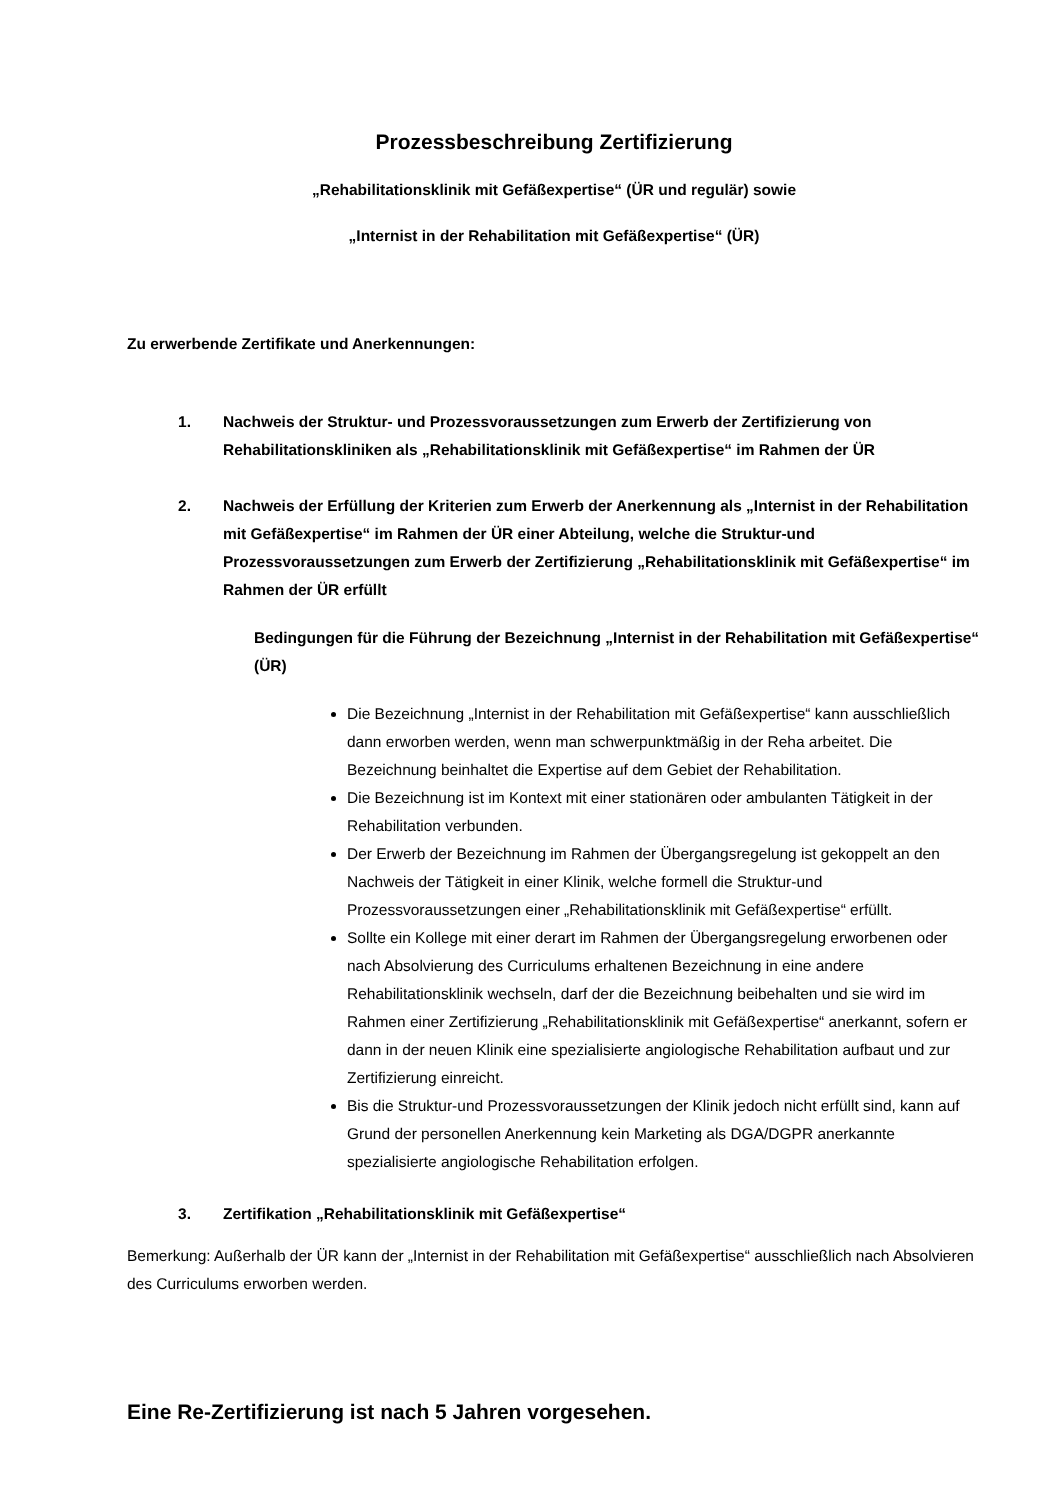Prozessbeschreibung Zertifizierung
„Rehabilitationsklinik mit Gefäßexpertise“ (ÜR und regulär) sowie
„Internist in der Rehabilitation mit Gefäßexpertise“ (ÜR)
Zu erwerbende Zertifikate und Anerkennungen:
1. Nachweis der Struktur- und Prozessvoraussetzungen zum Erwerb der Zertifizierung von Rehabilitationskliniken als „Rehabilitationsklinik mit Gefäßexpertise“ im Rahmen der ÜR
2. Nachweis der Erfüllung der Kriterien zum Erwerb der Anerkennung als „Internist in der Rehabilitation mit Gefäßexpertise“ im Rahmen der ÜR einer Abteilung, welche die Struktur-und Prozessvoraussetzungen zum Erwerb der Zertifizierung „Rehabilitationsklinik mit Gefäßexpertise“ im Rahmen der ÜR erfüllt
Bedingungen für die Führung der Bezeichnung „Internist in der Rehabilitation mit Gefäßexpertise“ (ÜR)
Die Bezeichnung „Internist in der Rehabilitation mit Gefäßexpertise“ kann ausschließlich dann erworben werden, wenn man schwerpunktmäßig in der Reha arbeitet. Die Bezeichnung beinhaltet die Expertise auf dem Gebiet der Rehabilitation.
Die Bezeichnung ist im Kontext mit einer stationären oder ambulanten Tätigkeit in der Rehabilitation verbunden.
Der Erwerb der Bezeichnung im Rahmen der Übergangsregelung ist gekoppelt an den Nachweis der Tätigkeit in einer Klinik, welche formell die Struktur-und Prozessvoraussetzungen einer „Rehabilitationsklinik mit Gefäßexpertise“ erfüllt.
Sollte ein Kollege mit einer derart im Rahmen der Übergangsregelung erworbenen oder nach Absolvierung des Curriculums erhaltenen Bezeichnung in eine andere Rehabilitationsklinik wechseln, darf der die Bezeichnung beibehalten und sie wird im Rahmen einer Zertifizierung „Rehabilitationsklinik mit Gefäßexpertise“ anerkannt, sofern er dann in der neuen Klinik eine spezialisierte angiologische Rehabilitation aufbaut und zur Zertifizierung einreicht.
Bis die Struktur-und Prozessvoraussetzungen der Klinik jedoch nicht erfüllt sind, kann auf Grund der personellen Anerkennung kein Marketing als DGA/DGPR anerkannte spezialisierte angiologische Rehabilitation erfolgen.
3. Zertifikation „Rehabilitationsklinik mit Gefäßexpertise“
Bemerkung: Außerhalb der ÜR kann der „Internist in der Rehabilitation mit Gefäßexpertise“ ausschließlich nach Absolvieren des Curriculums erworben werden.
Eine Re-Zertifizierung ist nach 5 Jahren vorgesehen.